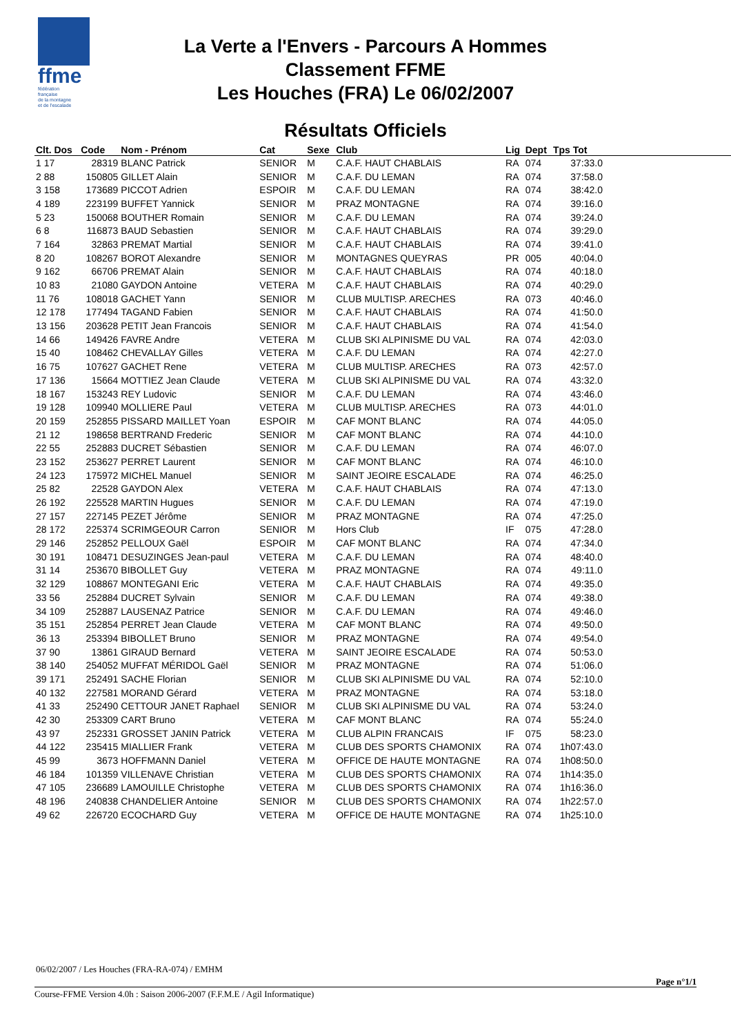ffme
fédération
française
de la montagne
et de l'escalade
La Verte a l'Envers - Parcours A Hommes
Classement FFME
Les Houches (FRA) Le 06/02/2007
Résultats Officiels
| Clt. Dos | Code | Nom - Prénom | Cat | Sexe | Club | Lig | Dept | Tps Tot | |
| --- | --- | --- | --- | --- | --- | --- | --- | --- | --- |
| 1 17 | 28319 | BLANC Patrick | SENIOR | M | C.A.F. HAUT CHABLAIS | RA | 074 | 37:33.0 | |
| 2 88 | 150805 | GILLET Alain | SENIOR | M | C.A.F. DU LEMAN | RA | 074 | 37:58.0 | |
| 3 158 | 173689 | PICCOT Adrien | ESPOIR | M | C.A.F. DU LEMAN | RA | 074 | 38:42.0 | |
| 4 189 | 223199 | BUFFET Yannick | SENIOR | M | PRAZ MONTAGNE | RA | 074 | 39:16.0 | |
| 5 23 | 150068 | BOUTHER Romain | SENIOR | M | C.A.F. DU LEMAN | RA | 074 | 39:24.0 | |
| 6 8 | 116873 | BAUD Sebastien | SENIOR | M | C.A.F. HAUT CHABLAIS | RA | 074 | 39:29.0 | |
| 7 164 | 32863 | PREMAT Martial | SENIOR | M | C.A.F. HAUT CHABLAIS | RA | 074 | 39:41.0 | |
| 8 20 | 108267 | BOROT Alexandre | SENIOR | M | MONTAGNES QUEYRAS | PR | 005 | 40:04.0 | |
| 9 162 | 66706 | PREMAT Alain | SENIOR | M | C.A.F. HAUT CHABLAIS | RA | 074 | 40:18.0 | |
| 10 83 | 21080 | GAYDON Antoine | VETERA | M | C.A.F. HAUT CHABLAIS | RA | 074 | 40:29.0 | |
| 11 76 | 108018 | GACHET Yann | SENIOR | M | CLUB MULTISP. ARECHES | RA | 073 | 40:46.0 | |
| 12 178 | 177494 | TAGAND Fabien | SENIOR | M | C.A.F. HAUT CHABLAIS | RA | 074 | 41:50.0 | |
| 13 156 | 203628 | PETIT Jean Francois | SENIOR | M | C.A.F. HAUT CHABLAIS | RA | 074 | 41:54.0 | |
| 14 66 | 149426 | FAVRE Andre | VETERA | M | CLUB SKI ALPINISME DU VAL | RA | 074 | 42:03.0 | |
| 15 40 | 108462 | CHEVALLAY Gilles | VETERA | M | C.A.F. DU LEMAN | RA | 074 | 42:27.0 | |
| 16 75 | 107627 | GACHET Rene | VETERA | M | CLUB MULTISP. ARECHES | RA | 073 | 42:57.0 | |
| 17 136 | 15664 | MOTTIEZ Jean Claude | VETERA | M | CLUB SKI ALPINISME DU VAL | RA | 074 | 43:32.0 | |
| 18 167 | 153243 | REY Ludovic | SENIOR | M | C.A.F. DU LEMAN | RA | 074 | 43:46.0 | |
| 19 128 | 109940 | MOLLIERE Paul | VETERA | M | CLUB MULTISP. ARECHES | RA | 073 | 44:01.0 | |
| 20 159 | 252855 | PISSARD MAILLET Yoan | ESPOIR | M | CAF MONT BLANC | RA | 074 | 44:05.0 | |
| 21 12 | 198658 | BERTRAND Frederic | SENIOR | M | CAF MONT BLANC | RA | 074 | 44:10.0 | |
| 22 55 | 252883 | DUCRET Sébastien | SENIOR | M | C.A.F. DU LEMAN | RA | 074 | 46:07.0 | |
| 23 152 | 253627 | PERRET Laurent | SENIOR | M | CAF MONT BLANC | RA | 074 | 46:10.0 | |
| 24 123 | 175972 | MICHEL Manuel | SENIOR | M | SAINT JEOIRE ESCALADE | RA | 074 | 46:25.0 | |
| 25 82 | 22528 | GAYDON Alex | VETERA | M | C.A.F. HAUT CHABLAIS | RA | 074 | 47:13.0 | |
| 26 192 | 225528 | MARTIN Hugues | SENIOR | M | C.A.F. DU LEMAN | RA | 074 | 47:19.0 | |
| 27 157 | 227145 | PEZET Jérôme | SENIOR | M | PRAZ MONTAGNE | RA | 074 | 47:25.0 | |
| 28 172 | 225374 | SCRIMGEOUR Carron | SENIOR | M | Hors Club | IF | 075 | 47:28.0 | |
| 29 146 | 252852 | PELLOUX Gaël | ESPOIR | M | CAF MONT BLANC | RA | 074 | 47:34.0 | |
| 30 191 | 108471 | DESUZINGES Jean-paul | VETERA | M | C.A.F. DU LEMAN | RA | 074 | 48:40.0 | |
| 31 14 | 253670 | BIBOLLET Guy | VETERA | M | PRAZ MONTAGNE | RA | 074 | 49:11.0 | |
| 32 129 | 108867 | MONTEGANI Eric | VETERA | M | C.A.F. HAUT CHABLAIS | RA | 074 | 49:35.0 | |
| 33 56 | 252884 | DUCRET Sylvain | SENIOR | M | C.A.F. DU LEMAN | RA | 074 | 49:38.0 | |
| 34 109 | 252887 | LAUSENAZ Patrice | SENIOR | M | C.A.F. DU LEMAN | RA | 074 | 49:46.0 | |
| 35 151 | 252854 | PERRET Jean Claude | VETERA | M | CAF MONT BLANC | RA | 074 | 49:50.0 | |
| 36 13 | 253394 | BIBOLLET Bruno | SENIOR | M | PRAZ MONTAGNE | RA | 074 | 49:54.0 | |
| 37 90 | 13861 | GIRAUD Bernard | VETERA | M | SAINT JEOIRE ESCALADE | RA | 074 | 50:53.0 | |
| 38 140 | 254052 | MUFFAT MÉRIDOL Gaël | SENIOR | M | PRAZ MONTAGNE | RA | 074 | 51:06.0 | |
| 39 171 | 252491 | SACHE Florian | SENIOR | M | CLUB SKI ALPINISME DU VAL | RA | 074 | 52:10.0 | |
| 40 132 | 227581 | MORAND Gérard | VETERA | M | PRAZ MONTAGNE | RA | 074 | 53:18.0 | |
| 41 33 | 252490 | CETTOUR JANET Raphael | SENIOR | M | CLUB SKI ALPINISME DU VAL | RA | 074 | 53:24.0 | |
| 42 30 | 253309 | CART Bruno | VETERA | M | CAF MONT BLANC | RA | 074 | 55:24.0 | |
| 43 97 | 252331 | GROSSET JANIN Patrick | VETERA | M | CLUB ALPIN FRANCAIS | IF | 075 | 58:23.0 | |
| 44 122 | 235415 | MIALLIER Frank | VETERA | M | CLUB DES SPORTS CHAMONIX | RA | 074 | 1h07:43.0 | |
| 45 99 | 3673 | HOFFMANN Daniel | VETERA | M | OFFICE DE HAUTE MONTAGNE | RA | 074 | 1h08:50.0 | |
| 46 184 | 101359 | VILLENAVE Christian | VETERA | M | CLUB DES SPORTS CHAMONIX | RA | 074 | 1h14:35.0 | |
| 47 105 | 236689 | LAMOUILLE Christophe | VETERA | M | CLUB DES SPORTS CHAMONIX | RA | 074 | 1h16:36.0 | |
| 48 196 | 240838 | CHANDELIER Antoine | SENIOR | M | CLUB DES SPORTS CHAMONIX | RA | 074 | 1h22:57.0 | |
| 49 62 | 226720 | ECOCHARD Guy | VETERA | M | OFFICE DE HAUTE MONTAGNE | RA | 074 | 1h25:10.0 | |
06/02/2007 / Les Houches (FRA-RA-074) / EMHM
Page n°1/1
Course-FFME Version 4.0h : Saison 2006-2007 (F.F.M.E / Agil Informatique)